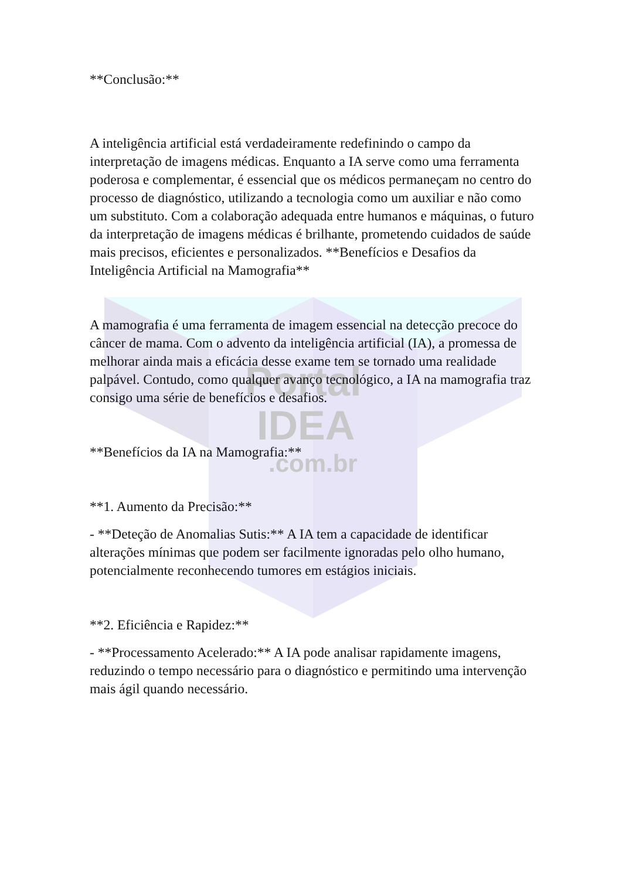Portal
IDEA
.com.br
**Conclusão:**
A inteligência artificial está verdadeiramente redefinindo o campo da interpretação de imagens médicas. Enquanto a IA serve como uma ferramenta poderosa e complementar, é essencial que os médicos permaneçam no centro do processo de diagnóstico, utilizando a tecnologia como um auxiliar e não como um substituto. Com a colaboração adequada entre humanos e máquinas, o futuro da interpretação de imagens médicas é brilhante, prometendo cuidados de saúde mais precisos, eficientes e personalizados. **Benefícios e Desafios da Inteligência Artificial na Mamografia**
A mamografia é uma ferramenta de imagem essencial na detecção precoce do câncer de mama. Com o advento da inteligência artificial (IA), a promessa de melhorar ainda mais a eficácia desse exame tem se tornado uma realidade palpável. Contudo, como qualquer avanço tecnológico, a IA na mamografia traz consigo uma série de benefícios e desafios.
**Benefícios da IA na Mamografia:**
**1. Aumento da Precisão:**
- **Deteção de Anomalias Sutis:** A IA tem a capacidade de identificar alterações mínimas que podem ser facilmente ignoradas pelo olho humano, potencialmente reconhecendo tumores em estágios iniciais.
**2. Eficiência e Rapidez:**
- **Processamento Acelerado:** A IA pode analisar rapidamente imagens, reduzindo o tempo necessário para o diagnóstico e permitindo uma intervenção mais ágil quando necessário.